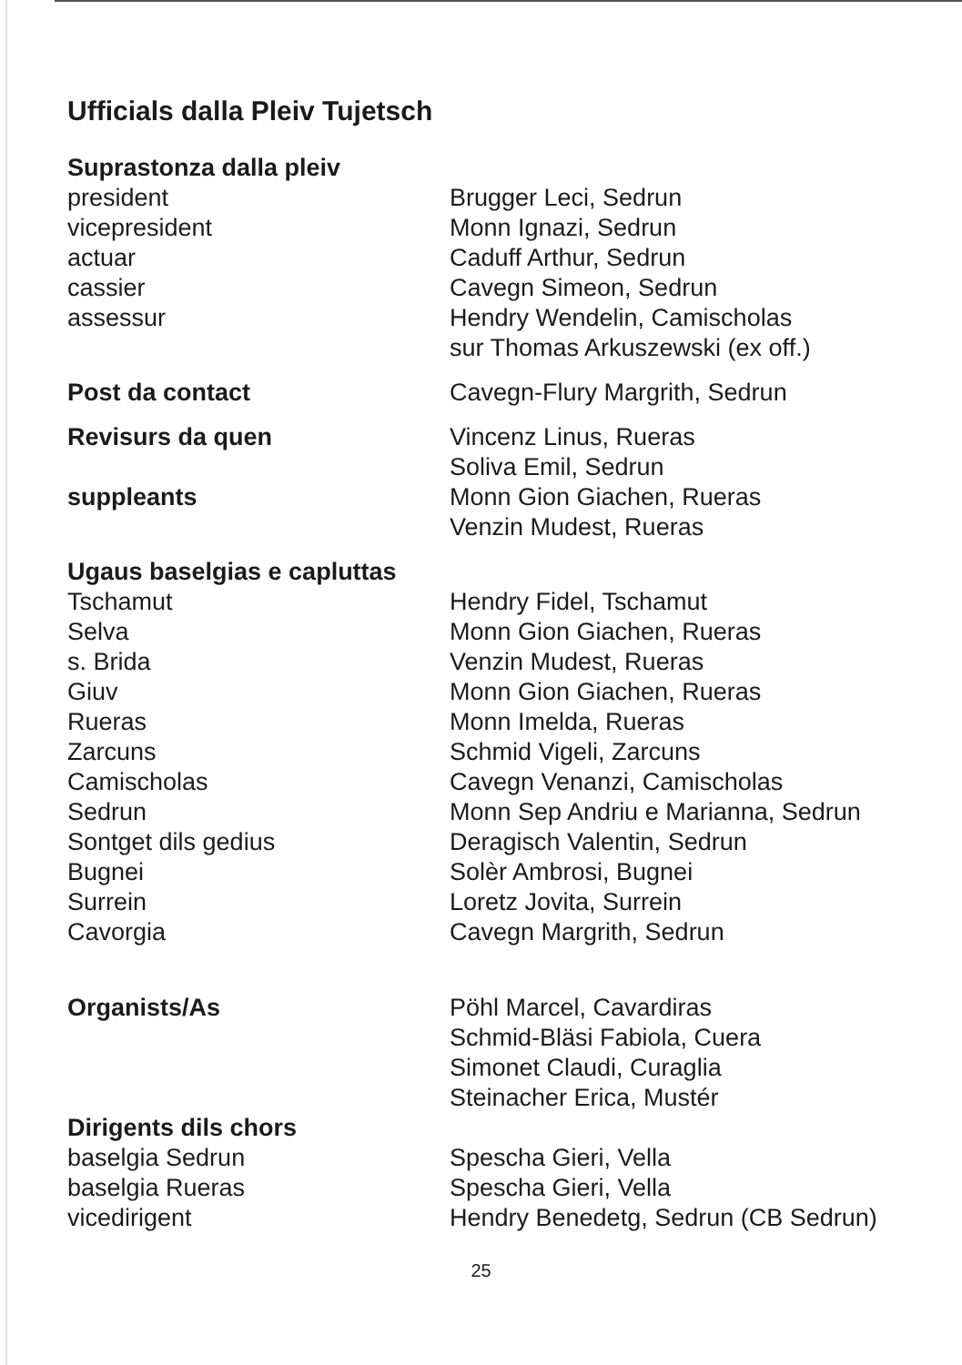Ufficials dalla Pleiv Tujetsch
Suprastonza dalla pleiv
president
vicepresident
actuar
cassier
assessur
Brugger Leci, Sedrun
Monn Ignazi, Sedrun
Caduff Arthur, Sedrun
Cavegn Simeon, Sedrun
Hendry Wendelin, Camischolas
sur Thomas Arkuszewski (ex off.)
Post da contact Cavegn-Flury Margrith, Sedrun
Revisurs da quen
suppleants
Vincenz Linus, Rueras
Soliva Emil, Sedrun
Monn Gion Giachen, Rueras
Venzin Mudest, Rueras
Ugaus baselgias e capluttas
Tschamut
Selva
s. Brida
Giuv
Rueras
Zarcuns
Camischolas
Sedrun
Sontget dils gedius
Bugnei
Surrein
Cavorgia
Hendry Fidel, Tschamut
Monn Gion Giachen, Rueras
Venzin Mudest, Rueras
Monn Gion Giachen, Rueras
Monn Imelda, Rueras
Schmid Vigeli, Zarcuns
Cavegn Venanzi, Camischolas
Monn Sep Andriu e Marianna, Sedrun
Deragisch Valentin, Sedrun
Solèr Ambrosi, Bugnei
Loretz Jovita, Surrein
Cavegn Margrith, Sedrun
Organists/As Pöhl Marcel, Cavardiras
Schmid-Bläsi Fabiola, Cuera
Simonet Claudi, Curaglia
Steinacher Erica, Mustér
Dirigents dils chors
baselgia Sedrun
baselgia Rueras
vicedirigent
Spescha Gieri, Vella
Spescha Gieri, Vella
Hendry Benedetg, Sedrun (CB Sedrun)
25